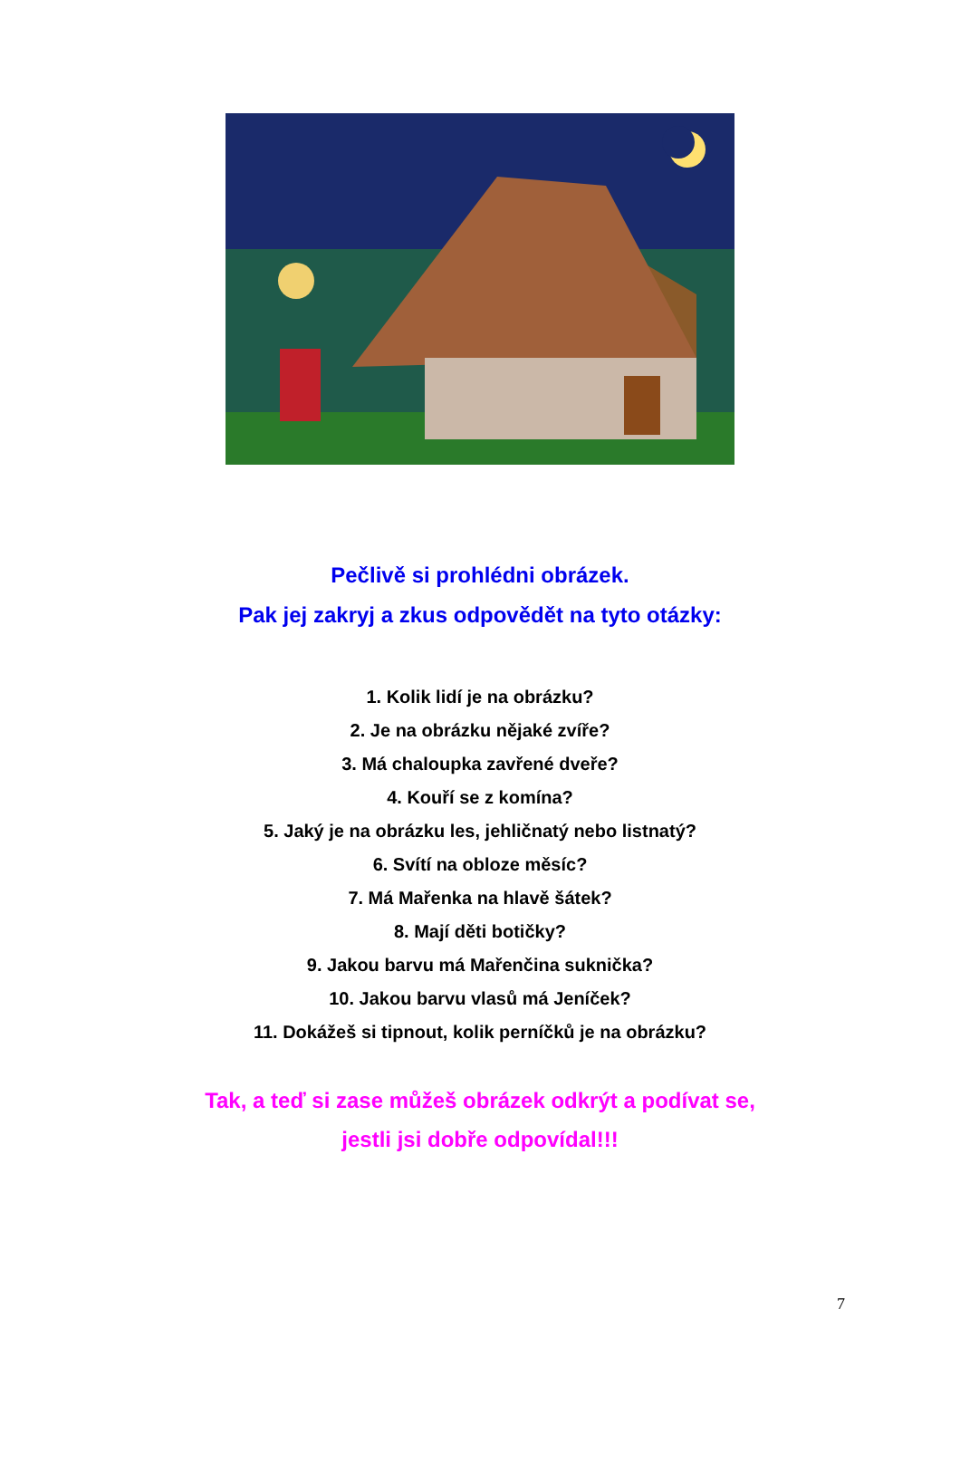Pečlivě si prohlédni obrázek.
Pak jej zakryj a zkus odpovědět na tyto otázky:
1. Kolik lidí je na obrázku?
2. Je na obrázku nějaké zvíře?
3. Má chaloupka zavřené dveře?
4. Kouří se z komína?
5. Jaký je na obrázku les, jehličnatý nebo listnatý?
6. Svítí na obloze měsíc?
7. Má Mařenka na hlavě šátek?
8. Mají děti botičky?
9. Jakou barvu má Mařenčina suknička?
10. Jakou barvu vlasů má Jeníček?
11. Dokážeš si tipnout, kolik perníčků je na obrázku?
Tak, a teď si zase můžeš obrázek odkrýt a podívat se,
jestli jsi dobře odpovídal!!!
7